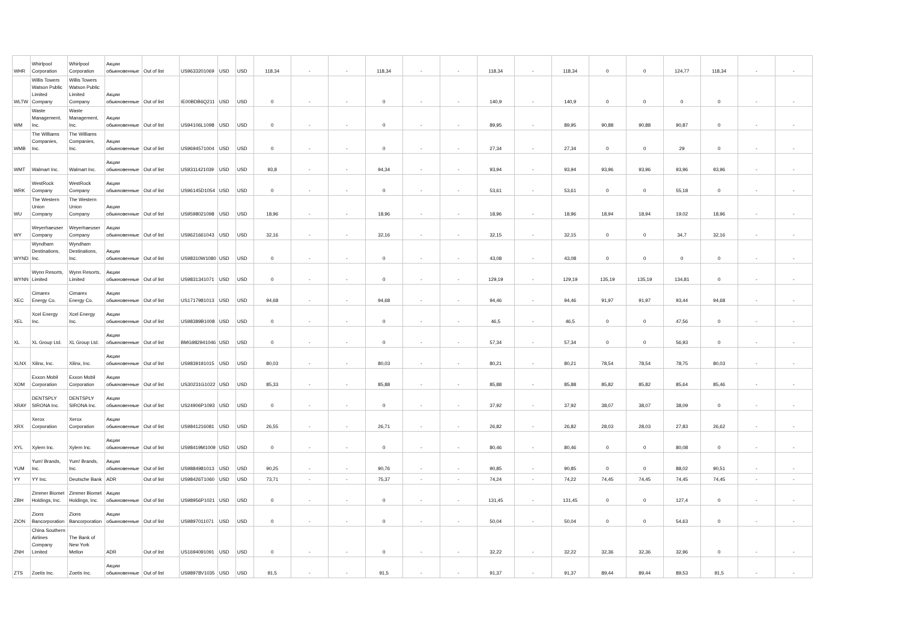| WHR | Whirlpool Corporation | Whirlpool Corporation | Акции обыкновенные | Out of list | US9633201069 | USD | USD | 118,34 | - | - | 118,34 | - | - | 118,34 | - | 118,34 | 0 | 0 | 124,77 | 118,34 | - | - |
| WLTW | Willis Towers Watson Public Limited Company | Willis Towers Watson Public Limited Company | Акции обыкновенные | Out of list | IE00BDB6Q211 | USD | USD | 0 | - | - | 0 | - | - | 140,9 | - | 140,9 | 0 | 0 | 0 | 0 | - | - |
| WM | Waste Management, Inc. | Waste Management, Inc. | Акции обыкновенные | Out of list | US94106L1098 | USD | USD | 0 | - | - | 0 | - | - | 89,95 | - | 89,95 | 90,88 | 90,88 | 90,87 | 0 | - | - |
| WMB | The Williams Companies, Inc. | The Williams Companies, Inc. | Акции обыкновенные | Out of list | US9694571004 | USD | USD | 0 | - | - | 0 | - | - | 27,34 | - | 27,34 | 0 | 0 | 29 | 0 | - | - |
| WMT | Walmart Inc. | Walmart Inc. | Акции обыкновенные | Out of list | US9311421039 | USD | USD | 93,8 | - | - | 94,34 | - | - | 93,94 | - | 93,94 | 93,96 | 93,96 | 93,96 | 93,96 | - | - |
| WRK | WestRock Company | WestRock Company | Акции обыкновенные | Out of list | US96145D1054 | USD | USD | 0 | - | - | 0 | - | - | 53,61 | - | 53,61 | 0 | 0 | 55,18 | 0 | - | - |
| WU | The Western Union Company | The Western Union Company | Акции обыкновенные | Out of list | US9598021098 | USD | USD | 18,96 | - | - | 18,96 | - | - | 18,96 | - | 18,96 | 18,94 | 18,94 | 19,02 | 18,96 | - | - |
| WY | Weyerhaeuser Company | Weyerhaeuser Company | Акции обыкновенные | Out of list | US9621661043 | USD | USD | 32,16 | - | - | 32,16 | - | - | 32,15 | - | 32,15 | 0 | 0 | 34,7 | 32,16 | - | - |
| WYND | Wyndham Destinations, Inc. | Wyndham Destinations, Inc. | Акции обыкновенные | Out of list | US98310W1080 | USD | USD | 0 | - | - | 0 | - | - | 43,08 | - | 43,08 | 0 | 0 | 0 | 0 | - | - |
| WYNN | Wynn Resorts, Limited | Wynn Resorts, Limited | Акции обыкновенные | Out of list | US9831341071 | USD | USD | 0 | - | - | 0 | - | - | 129,19 | - | 129,19 | 135,19 | 135,19 | 134,81 | 0 | - | - |
| XEC | Cimarex Energy Co. | Cimarex Energy Co. | Акции обыкновенные | Out of list | US1717981013 | USD | USD | 94,68 | - | - | 94,68 | - | - | 94,46 | - | 94,46 | 91,97 | 91,97 | 93,44 | 94,68 | - | - |
| XEL | Xcel Energy Inc. | Xcel Energy Inc. | Акции обыкновенные | Out of list | US98389B1008 | USD | USD | 0 | - | - | 0 | - | - | 46,5 | - | 46,5 | 0 | 0 | 47,56 | 0 | - | - |
| XL | XL Group Ltd. | XL Group Ltd. | Акции обыкновенные | Out of list | BMG982941046 | USD | USD | 0 | - | - | 0 | - | - | 57,34 | - | 57,34 | 0 | 0 | 56,93 | 0 | - | - |
| XLNX | Xilinx, Inc. | Xilinx, Inc. | Акции обыкновенные | Out of list | US9839191015 | USD | USD | 80,03 | - | - | 80,03 | - | - | 80,21 | - | 80,21 | 78,54 | 78,54 | 78,75 | 80,03 | - | - |
| XOM | Exxon Mobil Corporation | Exxon Mobil Corporation | Акции обыкновенные | Out of list | US30231G1022 | USD | USD | 85,33 | - | - | 85,88 | - | - | 85,88 | - | 85,88 | 85,82 | 85,82 | 85,64 | 85,46 | - | - |
| XRAY | DENTSPLY SIRONA Inc. | DENTSPLY SIRONA Inc. | Акции обыкновенные | Out of list | US24906P1093 | USD | USD | 0 | - | - | 0 | - | - | 37,92 | - | 37,92 | 38,07 | 38,07 | 38,09 | 0 | - | - |
| XRX | Xerox Corporation | Xerox Corporation | Акции обыкновенные | Out of list | US9841216081 | USD | USD | 26,55 | - | - | 26,71 | - | - | 26,82 | - | 26,82 | 28,03 | 28,03 | 27,83 | 26,62 | - | - |
| XYL | Xylem Inc. | Xylem Inc. | Акции обыкновенные | Out of list | US98419M1009 | USD | USD | 0 | - | - | 0 | - | - | 80,46 | - | 80,46 | 0 | 0 | 80,08 | 0 | - | - |
| YUM | Yum! Brands, Inc. | Yum! Brands, Inc. | Акции обыкновенные | Out of list | US9884981013 | USD | USD | 90,25 | - | - | 90,76 | - | - | 90,85 | - | 90,85 | 0 | 0 | 88,02 | 90,51 | - | - |
| YY | YY Inc. | Deutsche Bank | ADR | Out of list | US98426T1060 | USD | USD | 73,71 | - | - | 75,37 | - | - | 74,24 | - | 74,22 | 74,45 | 74,45 | 74,45 | 74,45 | - | - |
| ZBH | Zimmer Biomet Holdings, Inc. | Zimmer Biomet Holdings, Inc. | Акции обыкновенные | Out of list | US98956P1021 | USD | USD | 0 | - | - | 0 | - | - | 131,45 | - | 131,45 | 0 | 0 | 127,4 | 0 | - | - |
| ZION | Zions Bancorporation | Zions Bancorporation | Акции обыкновенные | Out of list | US9897011071 | USD | USD | 0 | - | - | 0 | - | - | 50,04 | - | 50,04 | 0 | 0 | 54,63 | 0 | - | - |
| ZNH | China Southern Airlines Company Limited | The Bank of New York Mellon | ADR | Out of list | US1694091091 | USD | USD | 0 | - | - | 0 | - | - | 32,22 | - | 32,22 | 32,36 | 32,36 | 32,96 | 0 | - | - |
| ZTS | Zoetis Inc. | Zoetis Inc. | Акции обыкновенные | Out of list | US98978V1035 | USD | USD | 91,5 | - | - | 91,5 | - | - | 91,37 | - | 91,37 | 89,44 | 89,44 | 89,53 | 91,5 | - | - |